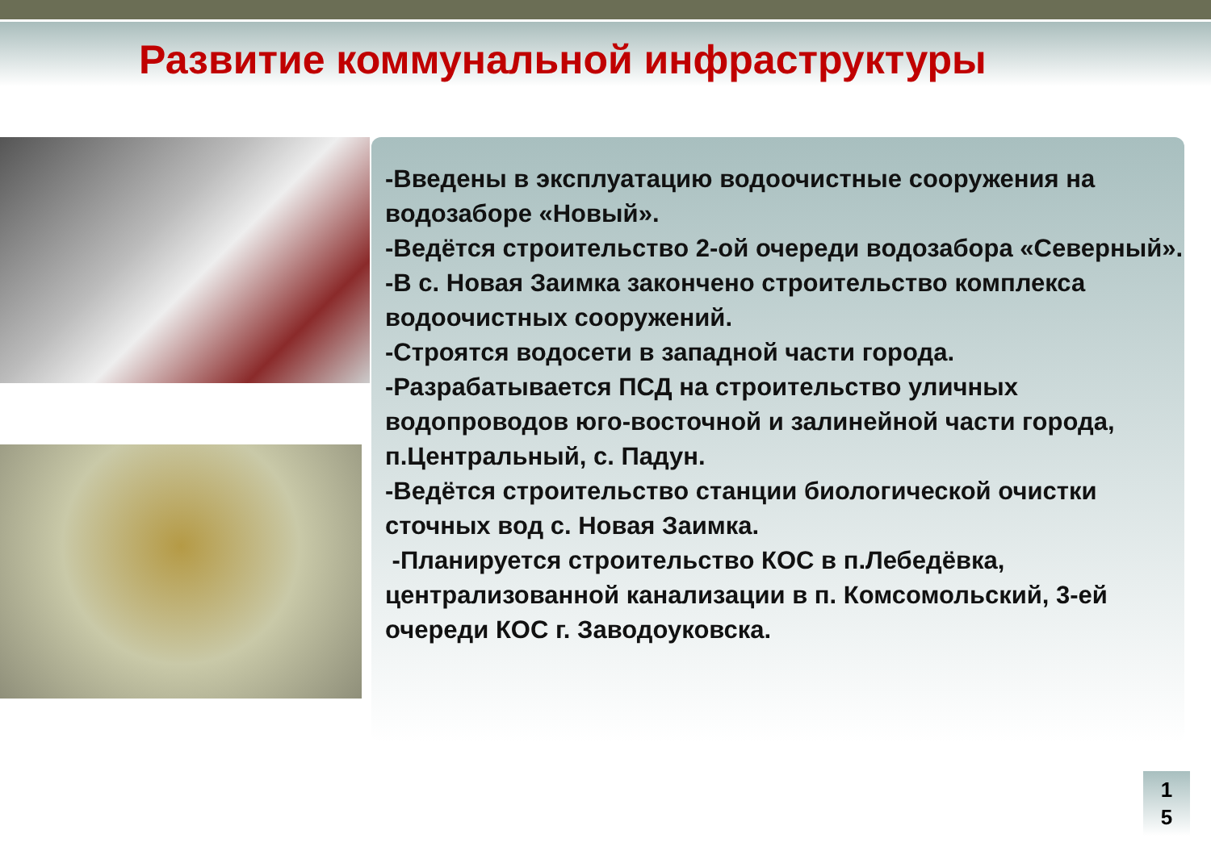Развитие коммунальной инфраструктуры
-Введены в эксплуатацию водоочистные сооружения на водозаборе «Новый».
-Ведётся строительство 2-ой очереди водозабора «Северный».
-В с. Новая Заимка закончено строительство комплекса водоочистных сооружений.
-Строятся водосети в западной части города.
-Разрабатывается ПСД на строительство уличных водопроводов юго-восточной и залинейной части города, п.Центральный, с. Падун.
-Ведётся строительство станции биологической очистки сточных вод с. Новая Заимка.
-Планируется строительство КОС в п.Лебедёвка, централизованной канализации в п. Комсомольский, 3-ей очереди КОС г. Заводоуковска.
1
5